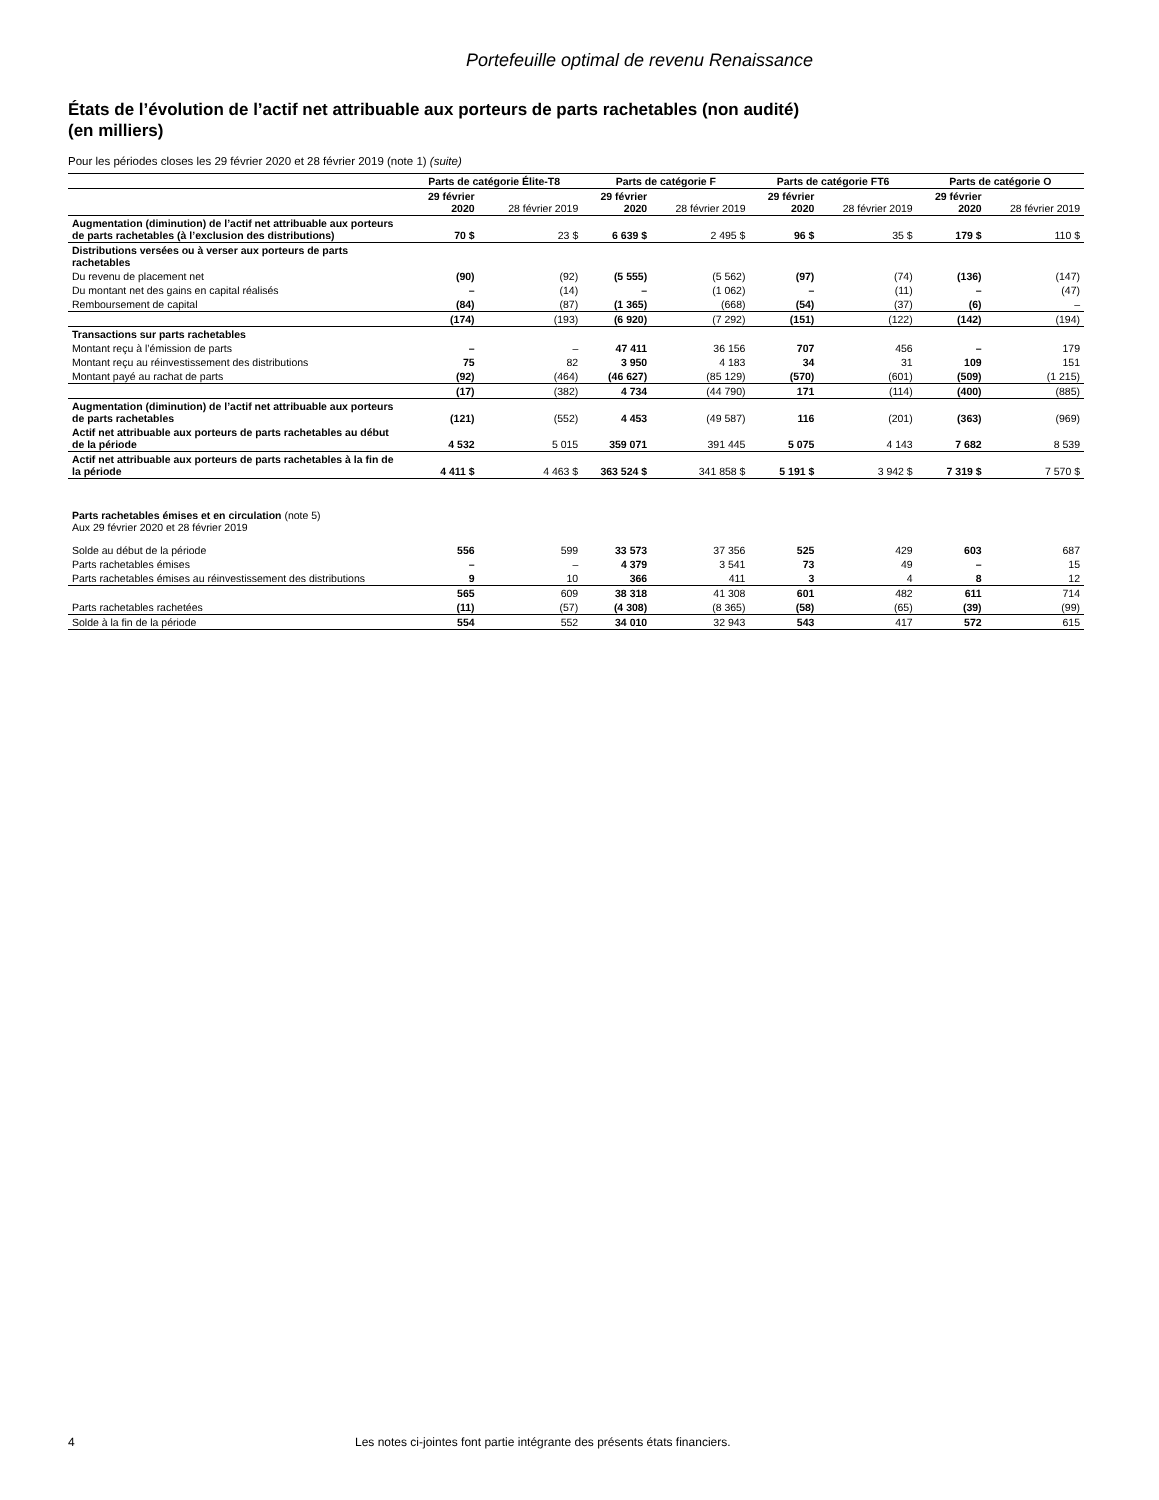Portefeuille optimal de revenu Renaissance
États de l’évolution de l’actif net attribuable aux porteurs de parts rachetables (non audité)
(en milliers)
Pour les périodes closes les 29 février 2020 et 28 février 2019 (note 1) (suite)
| | Parts de catégorie Élite-T8 | | Parts de catégorie F | | Parts de catégorie FT6 | | Parts de catégorie O | |
| --- | --- | --- | --- | --- | --- | --- | --- | --- |
| | 29 février 2020 | 28 février 2019 | 29 février 2020 | 28 février 2019 | 29 février 2020 | 28 février 2019 | 29 février 2020 | 28 février 2019 |
| Augmentation (diminution) de l’actif net attribuable aux porteurs de parts rachetables (à l’exclusion des distributions) | 70 $ | 23 $ | 6 639 $ | 2 495 $ | 96 $ | 35 $ | 179 $ | 110 $ |
| Distributions versées ou à verser aux porteurs de parts rachetables | | | | | | | | |
| Du revenu de placement net | (90) | (92) | (5 555) | (5 562) | (97) | (74) | (136) | (147) |
| Du montant net des gains en capital réalisés | – | (14) | – | (1 062) | – | (11) | – | (47) |
| Remboursement de capital | (84) | (87) | (1 365) | (668) | (54) | (37) | (6) | – |
| | (174) | (193) | (6 920) | (7 292) | (151) | (122) | (142) | (194) |
| Transactions sur parts rachetables | | | | | | | | |
| Montant reçu à l’émission de parts | – | – | 47 411 | 36 156 | 707 | 456 | – | 179 |
| Montant reçu au réinvestissement des distributions | 75 | 82 | 3 950 | 4 183 | 34 | 31 | 109 | 151 |
| Montant payé au rachat de parts | (92) | (464) | (46 627) | (85 129) | (570) | (601) | (509) | (1 215) |
| | (17) | (382) | 4 734 | (44 790) | 171 | (114) | (400) | (885) |
| Augmentation (diminution) de l’actif net attribuable aux porteurs de parts rachetables | (121) | (552) | 4 453 | (49 587) | 116 | (201) | (363) | (969) |
| Actif net attribuable aux porteurs de parts rachetables au début de la période | 4 532 | 5 015 | 359 071 | 391 445 | 5 075 | 4 143 | 7 682 | 8 539 |
| Actif net attribuable aux porteurs de parts rachetables à la fin de la période | 4 411 $ | 4 463 $ | 363 524 $ | 341 858 $ | 5 191 $ | 3 942 $ | 7 319 $ | 7 570 $ |
| Parts rachetables émises et en circulation (note 5) Aux 29 février 2020 et 28 février 2019 | | | | | | | | |
| Solde au début de la période | 556 | 599 | 33 573 | 37 356 | 525 | 429 | 603 | 687 |
| Parts rachetables émises | – | – | 4 379 | 3 541 | 73 | 49 | – | 15 |
| Parts rachetables émises au réinvestissement des distributions | 9 | 10 | 366 | 411 | 3 | 4 | 8 | 12 |
| | 565 | 609 | 38 318 | 41 308 | 601 | 482 | 611 | 714 |
| Parts rachetables rachetées | (11) | (57) | (4 308) | (8 365) | (58) | (65) | (39) | (99) |
| Solde à la fin de la période | 554 | 552 | 34 010 | 32 943 | 543 | 417 | 572 | 615 |
4 Les notes ci-jointes font partie intégrante des présents états financiers.